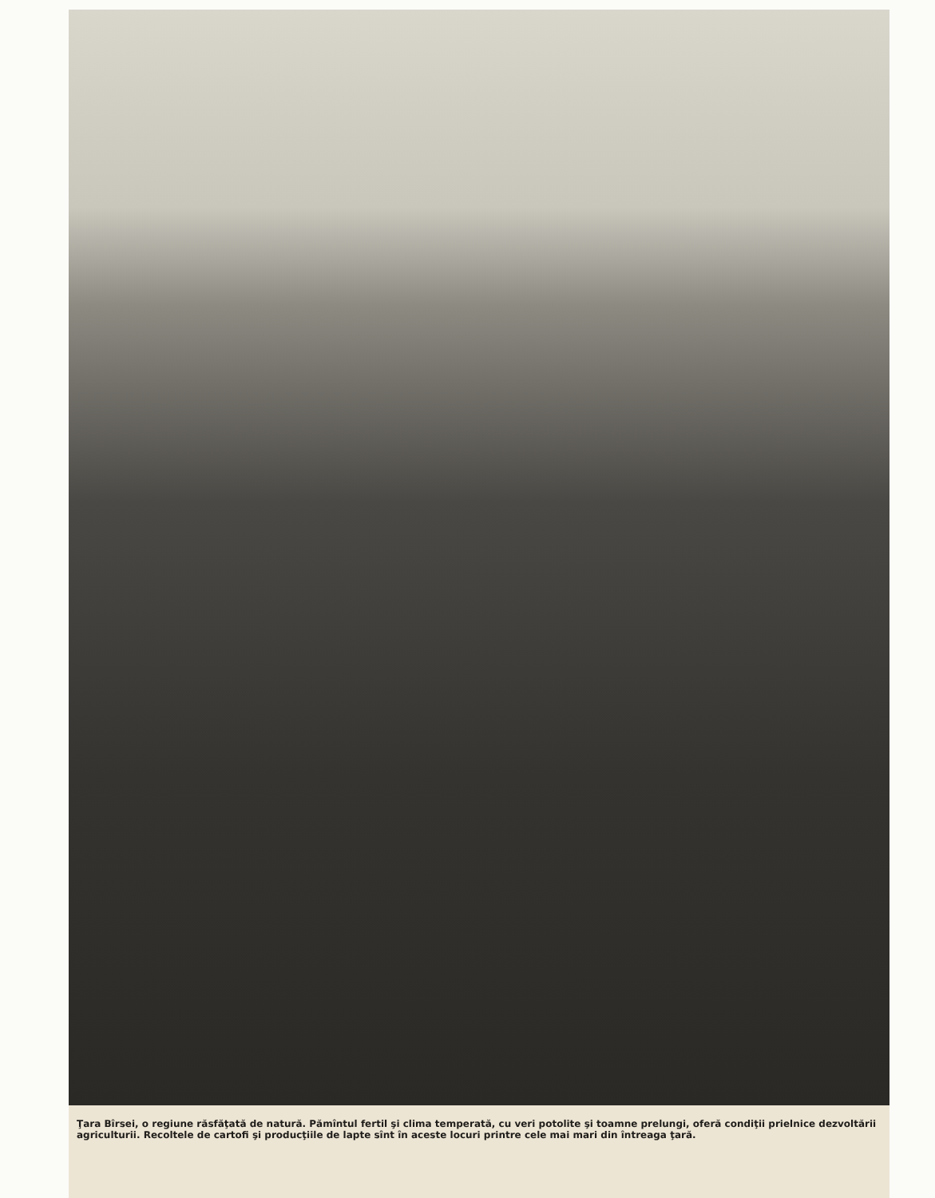Ţara Bîrsei, o regiune răsfăţată de natură. Pămîntul fertil şi clima temperată, cu veri potolite şi toamne prelungi, oferă condiţii prielnice dezvoltării agriculturii. Recoltele de cartofi şi producţiile de lapte sînt în aceste locuri printre cele mai mari din întreaga ţară.